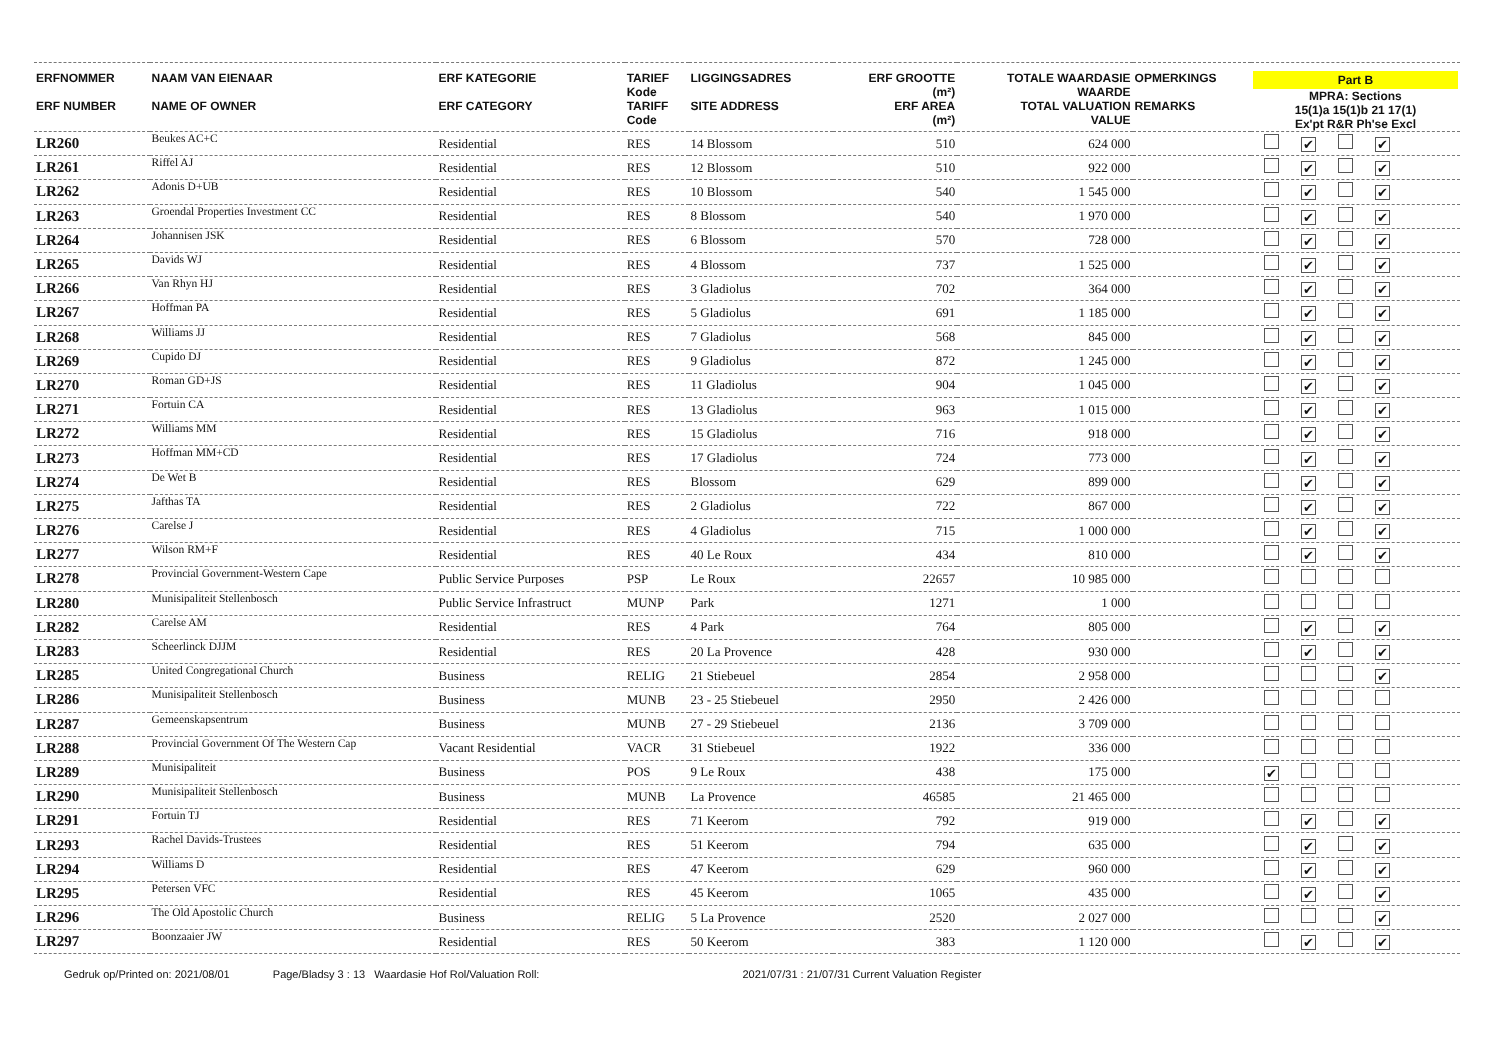| ERFNOMMER ERF NUMBER | NAAM VAN EIENAAR NAME OF OWNER | ERF KATEGORIE ERF CATEGORY | TARIEF Kode TARIFF Code | LIGGINGSADRES SITE ADDRESS | ERF GROOTTE (m²) ERF AREA (m²) | TOTALE WAARDASIE WAARDE TOTAL VALUATION VALUE | OPMERKINGS REMARKS | Part B MPRA: Sections 15(1)a 15(1)b 21 17(1) Ex'pt R&R Ph'se Excl |
| --- | --- | --- | --- | --- | --- | --- | --- | --- |
| LR260 | Beukes AC+C | Residential | RES | 14 Blossom | 510 | 624 000 | | ✔ ✔ |
| LR261 | Riffel AJ | Residential | RES | 12 Blossom | 510 | 922 000 | | ✔ ✔ |
| LR262 | Adonis D+UB | Residential | RES | 10 Blossom | 540 | 1 545 000 | | ✔ ✔ |
| LR263 | Groendal Properties Investment CC | Residential | RES | 8 Blossom | 540 | 1 970 000 | | ✔ ✔ |
| LR264 | Johannisen JSK | Residential | RES | 6 Blossom | 570 | 728 000 | | ✔ ✔ |
| LR265 | Davids WJ | Residential | RES | 4 Blossom | 737 | 1 525 000 | | ✔ ✔ |
| LR266 | Van Rhyn HJ | Residential | RES | 3 Gladiolus | 702 | 364 000 | | ✔ ✔ |
| LR267 | Hoffman PA | Residential | RES | 5 Gladiolus | 691 | 1 185 000 | | ✔ ✔ |
| LR268 | Williams JJ | Residential | RES | 7 Gladiolus | 568 | 845 000 | | ✔ ✔ |
| LR269 | Cupido DJ | Residential | RES | 9 Gladiolus | 872 | 1 245 000 | | ✔ ✔ |
| LR270 | Roman GD+JS | Residential | RES | 11 Gladiolus | 904 | 1 045 000 | | ✔ ✔ |
| LR271 | Fortuin CA | Residential | RES | 13 Gladiolus | 963 | 1 015 000 | | ✔ ✔ |
| LR272 | Williams MM | Residential | RES | 15 Gladiolus | 716 | 918 000 | | ✔ ✔ |
| LR273 | Hoffman MM+CD | Residential | RES | 17 Gladiolus | 724 | 773 000 | | ✔ ✔ |
| LR274 | De Wet B | Residential | RES | Blossom | 629 | 899 000 | | ✔ ✔ |
| LR275 | Jafthas TA | Residential | RES | 2 Gladiolus | 722 | 867 000 | | ✔ ✔ |
| LR276 | Carelse J | Residential | RES | 4 Gladiolus | 715 | 1 000 000 | | ✔ ✔ |
| LR277 | Wilson RM+F | Residential | RES | 40 Le Roux | 434 | 810 000 | | ✔ ✔ |
| LR278 | Provincial Government-Western Cape | Public Service Purposes | PSP | Le Roux | 22657 | 10 985 000 | | |
| LR280 | Munisipaliteit Stellenbosch | Public Service Infrastruct | MUNP | Park | 1271 | 1 000 | | |
| LR282 | Carelse AM | Residential | RES | 4 Park | 764 | 805 000 | | ✔ ✔ |
| LR283 | Scheerlinck DJJM | Residential | RES | 20 La Provence | 428 | 930 000 | | ✔ ✔ |
| LR285 | United Congregational Church | Business | RELIG | 21 Stiebeuel | 2854 | 2 958 000 | | ✔ |
| LR286 | Munisipaliteit Stellenbosch | Business | MUNB | 23 - 25 Stiebeuel | 2950 | 2 426 000 | | |
| LR287 | Gemeenskapsentrum | Business | MUNB | 27 - 29 Stiebeuel | 2136 | 3 709 000 | | |
| LR288 | Provincial Government Of The Western Cap | Vacant Residential | VACR | 31 Stiebeuel | 1922 | 336 000 | | |
| LR289 | Munisipaliteit | Business | POS | 9 Le Roux | 438 | 175 000 | | ✔ |
| LR290 | Munisipaliteit Stellenbosch | Business | MUNB | La Provence | 46585 | 21 465 000 | | |
| LR291 | Fortuin TJ | Residential | RES | 71 Keerom | 792 | 919 000 | | ✔ ✔ |
| LR293 | Rachel Davids-Trustees | Residential | RES | 51 Keerom | 794 | 635 000 | | ✔ ✔ |
| LR294 | Williams D | Residential | RES | 47 Keerom | 629 | 960 000 | | ✔ ✔ |
| LR295 | Petersen VFC | Residential | RES | 45 Keerom | 1065 | 435 000 | | ✔ ✔ |
| LR296 | The Old Apostolic Church | Business | RELIG | 5 La Provence | 2520 | 2 027 000 | | ✔ |
| LR297 | Boonzaaier JW | Residential | RES | 50 Keerom | 383 | 1 120 000 | | ✔ ✔ |
Gedruk op/Printed on: 2021/08/01 Page/Bladsy 3 : 13 Waardasie Hof Rol/Valuation Roll: 2021/07/31 : 21/07/31 Current Valuation Register